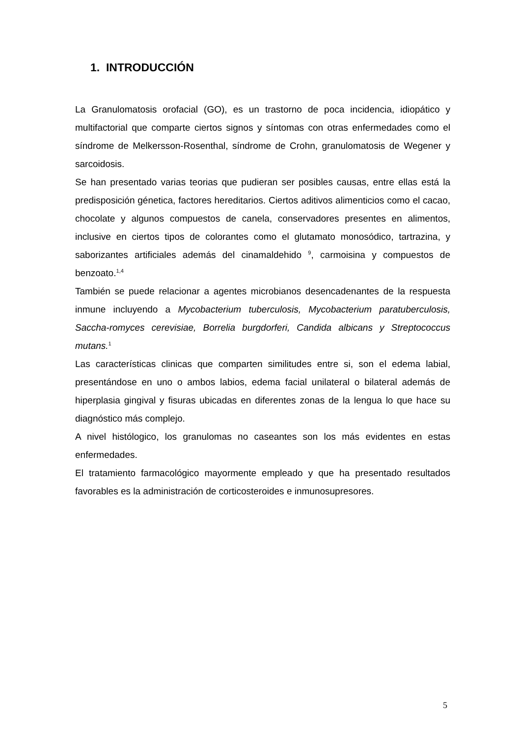1. INTRODUCCIÓN
La Granulomatosis orofacial (GO), es un trastorno de poca incidencia, idiopático y multifactorial que comparte ciertos signos y síntomas con otras enfermedades como el síndrome de Melkersson-Rosenthal, síndrome de Crohn, granulomatosis de Wegener y sarcoidosis.
Se han presentado varias teorias que pudieran ser posibles causas, entre ellas está la predisposición génetica, factores hereditarios. Ciertos aditivos alimenticios como el cacao, chocolate y algunos compuestos de canela, conservadores presentes en alimentos, inclusive en ciertos tipos de colorantes como el glutamato monosódico, tartrazina, y saborizantes artificiales además del cinamaldehido <sup>9</sup>, carmoisina y compuestos de benzoato.<sup>1,4</sup>
También se puede relacionar a agentes microbianos desencadenantes de la respuesta inmune incluyendo a Mycobacterium tuberculosis, Mycobacterium paratuberculosis, Saccha-romyces cerevisiae, Borrelia burgdorferi, Candida albicans y Streptococcus mutans.<sup>1</sup>
Las características clinicas que comparten similitudes entre si, son el edema labial, presentándose en uno o ambos labios, edema facial unilateral o bilateral además de hiperplasia gingival y fisuras ubicadas en diferentes zonas de la lengua lo que hace su diagnóstico más complejo.
A nivel histólogico, los granulomas no caseantes son los más evidentes en estas enfermedades.
El tratamiento farmacológico mayormente empleado y que ha presentado resultados favorables es la administración de corticosteroides e inmunosupresores.
5